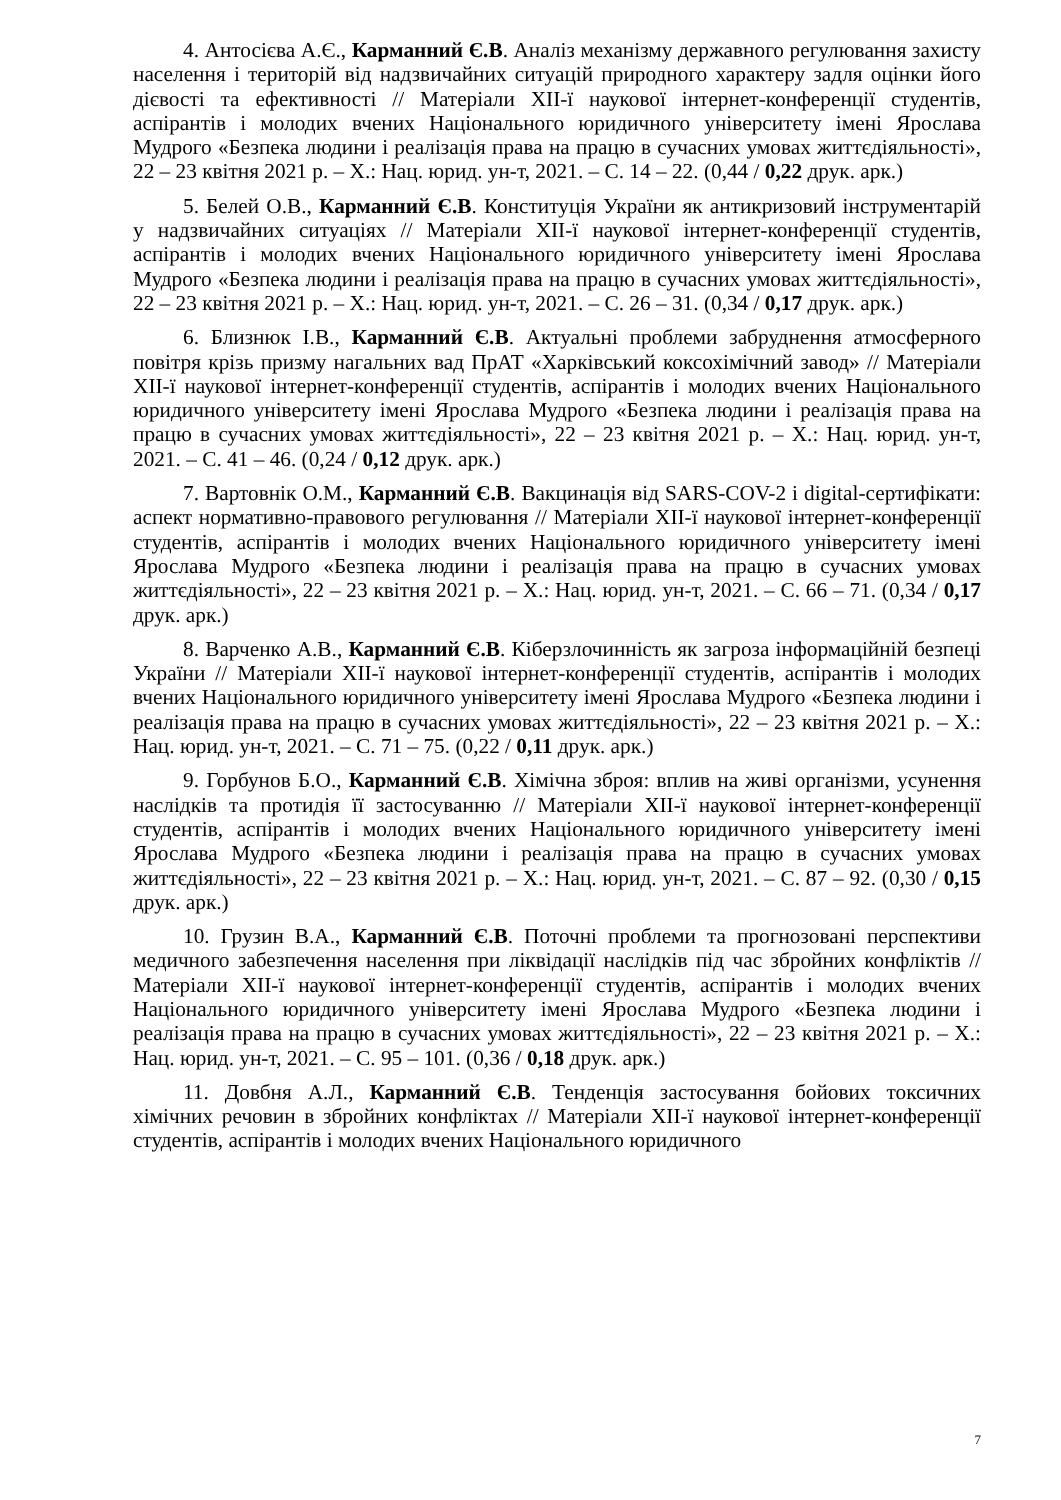4. Антосієва А.Є., Карманний Є.В. Аналіз механізму державного регулювання захисту населення і територій від надзвичайних ситуацій природного характеру задля оцінки його дієвості та ефективності // Матеріали ХІІ-ї наукової інтернет-конференції студентів, аспірантів і молодих вчених Національного юридичного університету імені Ярослава Мудрого «Безпека людини і реалізація права на працю в сучасних умовах життєдіяльності», 22 – 23 квітня 2021 р. – Х.: Нац. юрид. ун-т, 2021. – С. 14 – 22. (0,44 / 0,22 друк. арк.)
5. Белей О.В., Карманний Є.В. Конституція України як антикризовий інструментарій у надзвичайних ситуаціях // Матеріали ХІІ-ї наукової інтернет-конференції студентів, аспірантів і молодих вчених Національного юридичного університету імені Ярослава Мудрого «Безпека людини і реалізація права на працю в сучасних умовах життєдіяльності», 22 – 23 квітня 2021 р. – Х.: Нац. юрид. ун-т, 2021. – С. 26 – 31. (0,34 / 0,17 друк. арк.)
6. Близнюк І.В., Карманний Є.В. Актуальні проблеми забруднення атмосферного повітря крізь призму нагальних вад ПрАТ «Харківський коксохімічний завод» // Матеріали ХІІ-ї наукової інтернет-конференції студентів, аспірантів і молодих вчених Національного юридичного університету імені Ярослава Мудрого «Безпека людини і реалізація права на працю в сучасних умовах життєдіяльності», 22 – 23 квітня 2021 р. – Х.: Нац. юрид. ун-т, 2021. – С. 41 – 46. (0,24 / 0,12 друк. арк.)
7. Вартовнік О.М., Карманний Є.В. Вакцинація від SARS-COV-2 і digital-сертифікати: аспект нормативно-правового регулювання // Матеріали ХІІ-ї наукової інтернет-конференції студентів, аспірантів і молодих вчених Національного юридичного університету імені Ярослава Мудрого «Безпека людини і реалізація права на працю в сучасних умовах життєдіяльності», 22 – 23 квітня 2021 р. – Х.: Нац. юрид. ун-т, 2021. – С. 66 – 71. (0,34 / 0,17 друк. арк.)
8. Варченко А.В., Карманний Є.В. Кіберзлочинність як загроза інформаційній безпеці України // Матеріали ХІІ-ї наукової інтернет-конференції студентів, аспірантів і молодих вчених Національного юридичного університету імені Ярослава Мудрого «Безпека людини і реалізація права на працю в сучасних умовах життєдіяльності», 22 – 23 квітня 2021 р. – Х.: Нац. юрид. ун-т, 2021. – С. 71 – 75. (0,22 / 0,11 друк. арк.)
9. Горбунов Б.О., Карманний Є.В. Хімічна зброя: вплив на живі організми, усунення наслідків та протидія її застосуванню // Матеріали ХІІ-ї наукової інтернет-конференції студентів, аспірантів і молодих вчених Національного юридичного університету імені Ярослава Мудрого «Безпека людини і реалізація права на працю в сучасних умовах життєдіяльності», 22 – 23 квітня 2021 р. – Х.: Нац. юрид. ун-т, 2021. – С. 87 – 92. (0,30 / 0,15 друк. арк.)
10. Грузин В.А., Карманний Є.В. Поточні проблеми та прогнозовані перспективи медичного забезпечення населення при ліквідації наслідків під час збройних конфліктів // Матеріали ХІІ-ї наукової інтернет-конференції студентів, аспірантів і молодих вчених Національного юридичного університету імені Ярослава Мудрого «Безпека людини і реалізація права на працю в сучасних умовах життєдіяльності», 22 – 23 квітня 2021 р. – Х.: Нац. юрид. ун-т, 2021. – С. 95 – 101. (0,36 / 0,18 друк. арк.)
11. Довбня А.Л., Карманний Є.В. Тенденція застосування бойових токсичних хімічних речовин в збройних конфліктах // Матеріали ХІІ-ї наукової інтернет-конференції студентів, аспірантів і молодих вчених Національного юридичного
7